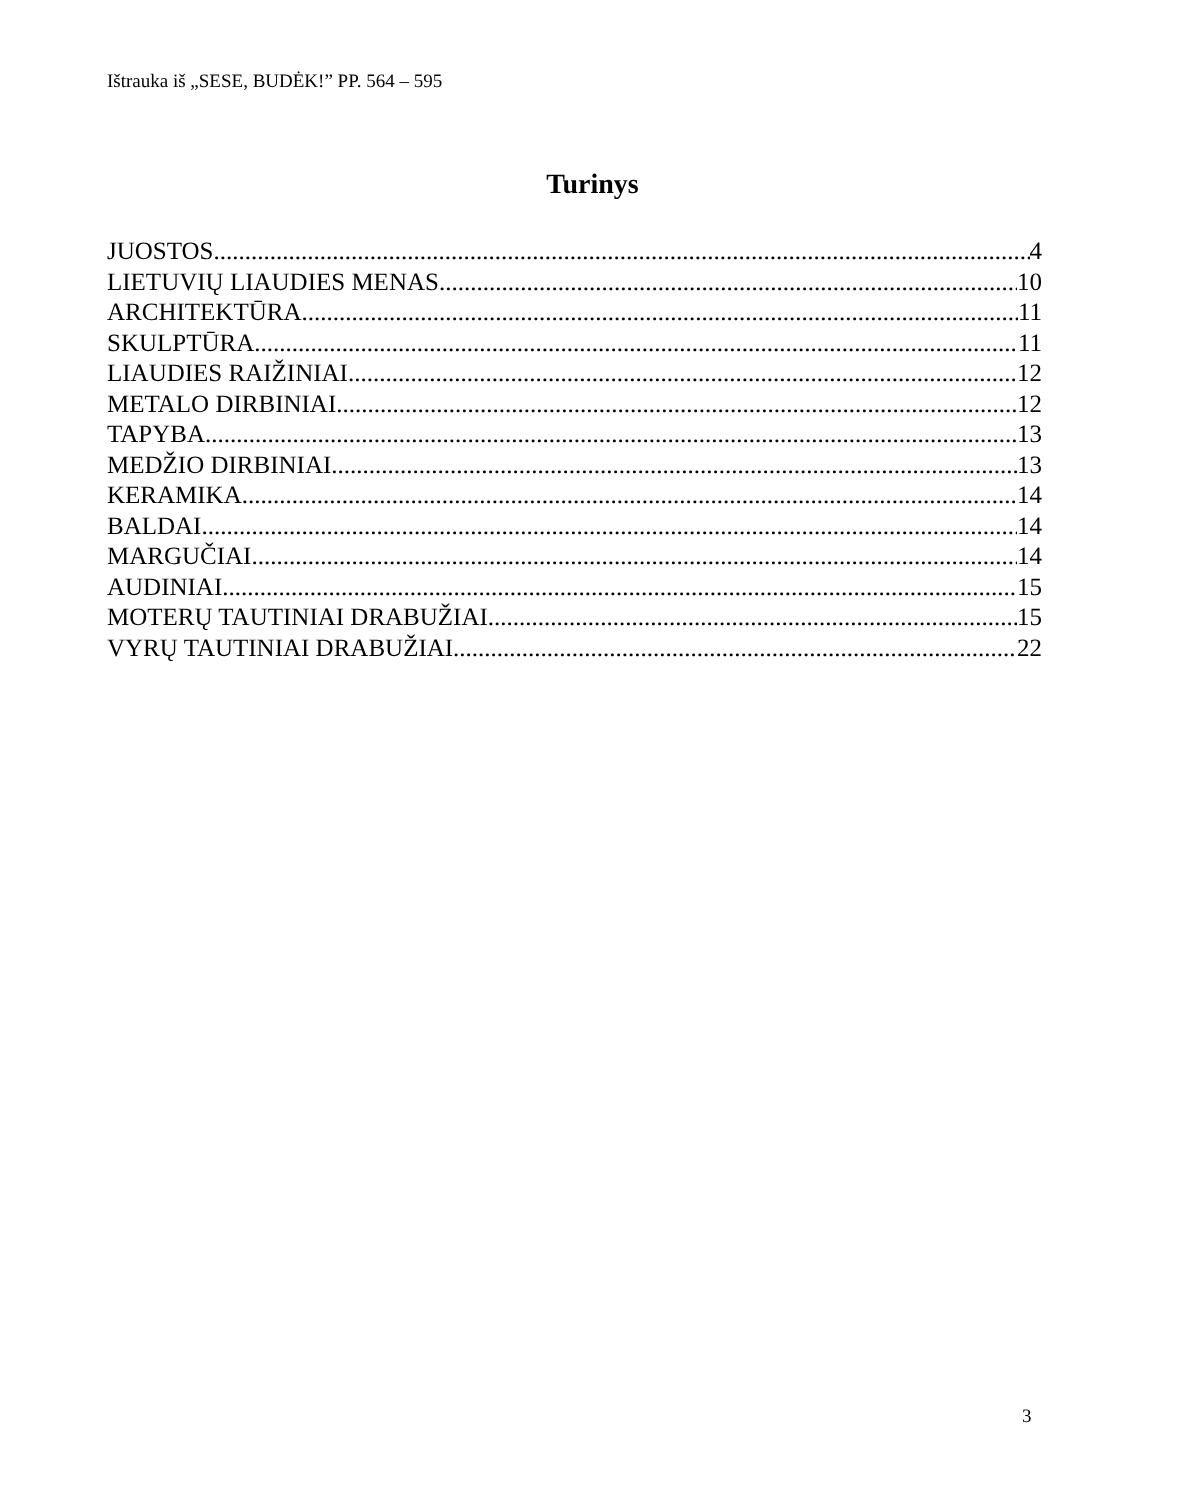Ištrauka iš „SESE, BUDĖK!” PP. 564 – 595
Turinys
JUOSTOS 4
LIETUVIŲ LIAUDIES MENAS 10
ARCHITEKTŪRA 11
SKULPTŪRA 11
LIAUDIES RAIŽINIAI 12
METALO DIRBINIAI 12
TAPYBA 13
MEDŽIO DIRBINIAI 13
KERAMIKA 14
BALDAI 14
MARGUČIAI 14
AUDINIAI 15
MOTERŲ TAUTINIAI DRABUŽIAI 15
VYRŲ TAUTINIAI DRABUŽIAI 22
3